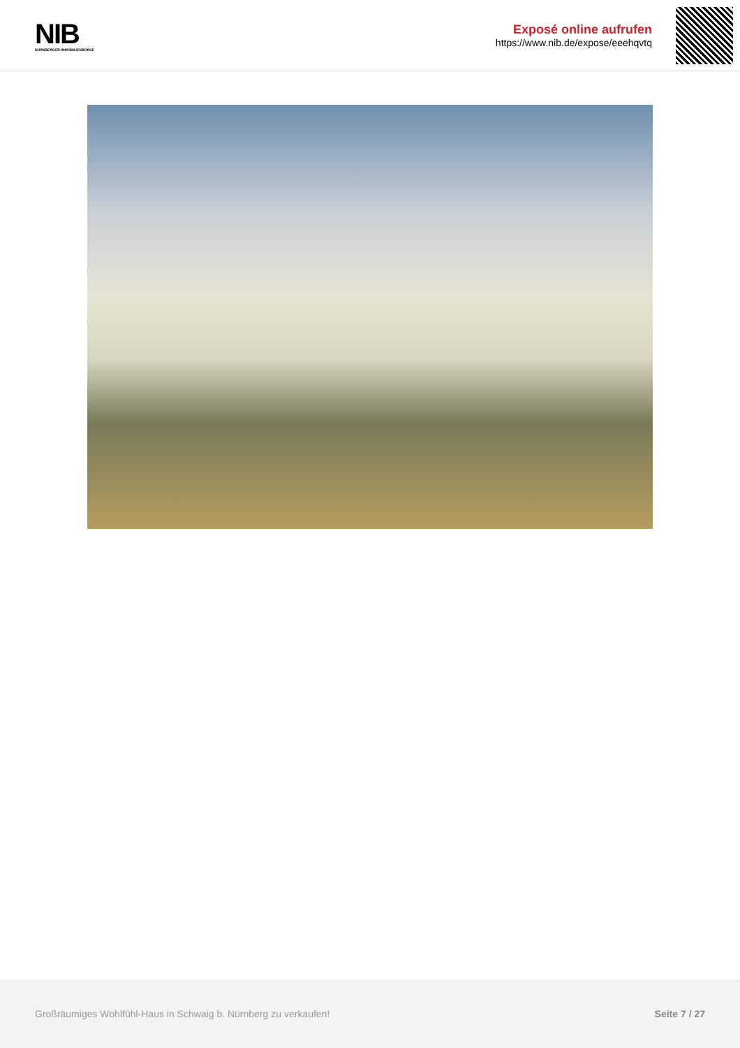NIB
NÜRNBERGER IMMOBILIENBÖRSE
Exposé online aufrufen
https://www.nib.de/expose/eeehqvtq
Großräumiges Wohlfühl-Haus in Schwaig b. Nürnberg zu verkaufen! Seite 7 / 27